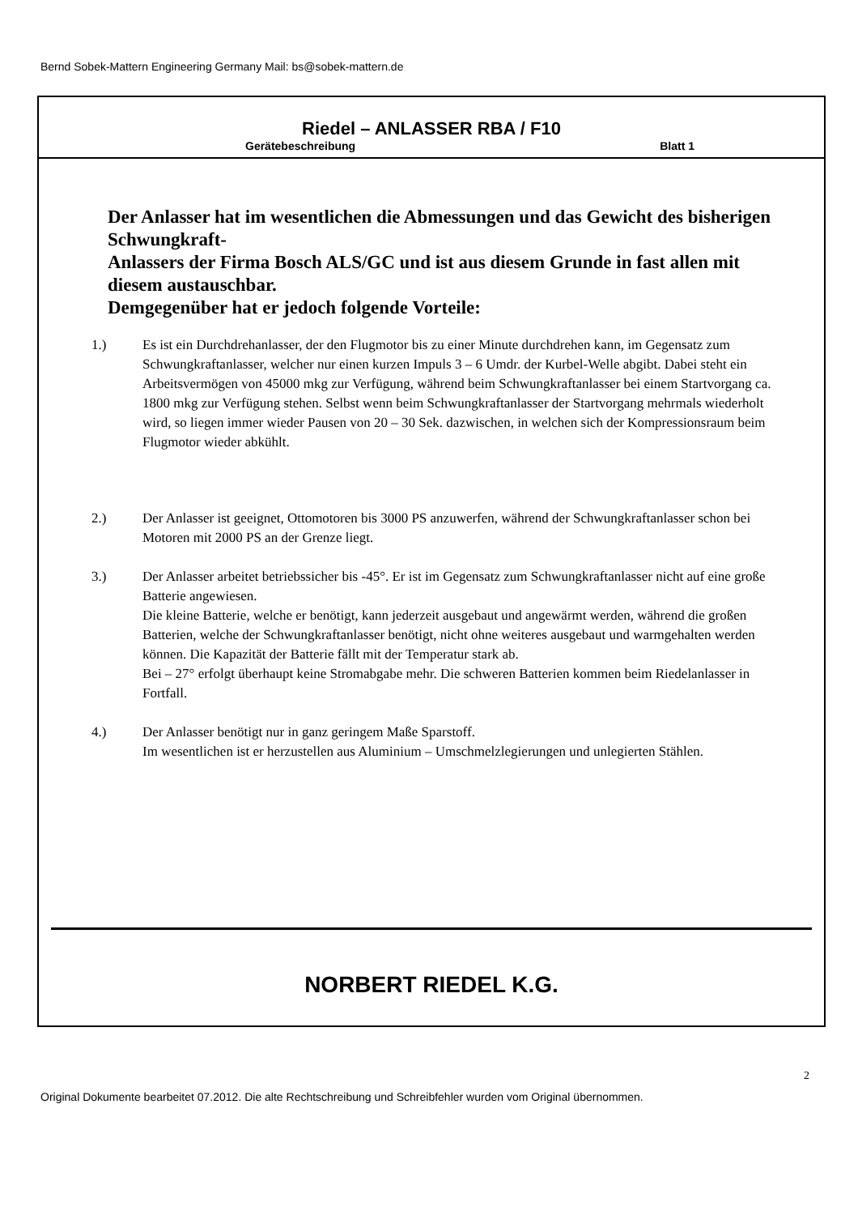Bernd Sobek-Mattern Engineering Germany Mail: bs@sobek-mattern.de
Riedel – ANLASSER RBA / F10
Gerätebeschreibung Blatt 1
Der Anlasser hat im wesentlichen die Abmessungen und das Gewicht des bisherigen Schwungkraft-
Anlassers der Firma Bosch ALS/GC und ist aus diesem Grunde in fast allen mit diesem austauschbar.
Demgegenüber hat er jedoch folgende Vorteile:
1.) Es ist ein Durchdrehanlasser, der den Flugmotor bis zu einer Minute durchdrehen kann, im Gegensatz zum Schwungkraftanlasser, welcher nur einen kurzen Impuls 3 – 6 Umdr. der Kurbel-Welle abgibt. Dabei steht ein Arbeitsvermögen von 45000 mkg zur Verfügung, während beim Schwungkraftanlasser bei einem Startvorgang ca. 1800 mkg zur Verfügung stehen. Selbst wenn beim Schwungkraftanlasser der Startvorgang mehrmals wiederholt wird, so liegen immer wieder Pausen von 20 – 30 Sek. dazwischen, in welchen sich der Kompressionsraum beim Flugmotor wieder abkühlt.
2.) Der Anlasser ist geeignet, Ottomotoren bis 3000 PS anzuwerfen, während der Schwungkraftanlasser schon bei Motoren mit 2000 PS an der Grenze liegt.
3.) Der Anlasser arbeitet betriebssicher bis -45°. Er ist im Gegensatz zum Schwungkraftanlasser nicht auf eine große Batterie angewiesen.
Die kleine Batterie, welche er benötigt, kann jederzeit ausgebaut und angewärmt werden, während die großen Batterien, welche der Schwungkraftanlasser benötigt, nicht ohne weiteres ausgebaut und warmgehalten werden können. Die Kapazität der Batterie fällt mit der Temperatur stark ab.
Bei – 27° erfolgt überhaupt keine Stromabgabe mehr. Die schweren Batterien kommen beim Riedelanlasser in Fortfall.
4.) Der Anlasser benötigt nur in ganz geringem Maße Sparstoff.
Im wesentlichen ist er herzustellen aus Aluminium – Umschmelzlegierungen und unlegierten Stählen.
NORBERT RIEDEL K.G.
2
Original Dokumente bearbeitet 07.2012. Die alte Rechtschreibung und Schreibfehler wurden vom Original übernommen.